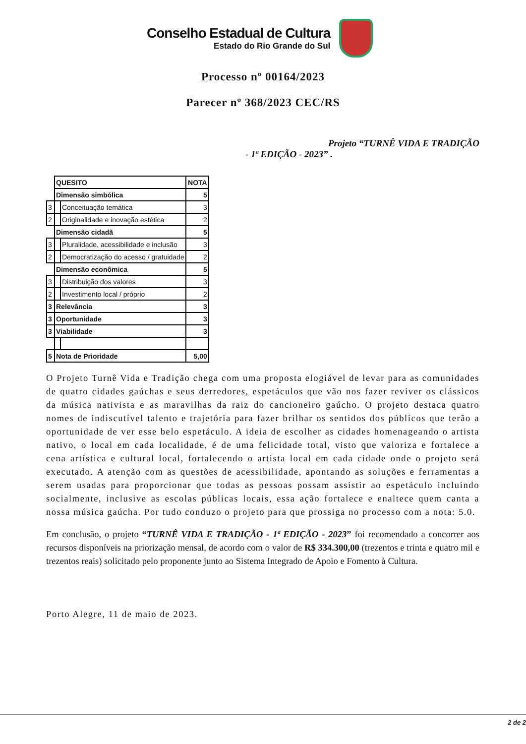Conselho Estadual de Cultura
Estado do Rio Grande do Sul
Processo nº 00164/2023
Parecer nº 368/2023 CEC/RS
Projeto “TURNÊ VIDA E TRADIÇÃO
- 1ª EDIÇÃO - 2023” .
| | QUESITO | | NOTA |
| | Dimensão simbólica | | 5 |
| 3 | | Conceituação temática | 3 |
| 2 | | Originalidade e inovação estética | 2 |
| | Dimensão cidadã | | 5 |
| 3 | | Pluralidade, acessibilidade e inclusão | 3 |
| 2 | | Democratização do acesso / gratuidade | 2 |
| | Dimensão econômica | | 5 |
| 3 | | Distribuição dos valores | 3 |
| 2 | | Investimento local / próprio | 2 |
| 3 | Relevância | | 3 |
| 3 | Oportunidade | | 3 |
| 3 | Viabilidade | | 3 |
| 5 | Nota de Prioridade | | 5,00 |
O Projeto Turnê Vida e Tradição chega com uma proposta elogiável de levar para as comunidades de quatro cidades gaúchas e seus derredores, espetáculos que vão nos fazer reviver os clássicos da música nativista e as maravilhas da raiz do cancioneiro gaúcho. O projeto destaca quatro nomes de indiscutível talento e trajetória para fazer brilhar os sentidos dos públicos que terão a oportunidade de ver esse belo espetáculo. A ideia de escolher as cidades homenageando o artista nativo, o local em cada localidade, é de uma felicidade total, visto que valoriza e fortalece a cena artística e cultural local, fortalecendo o artista local em cada cidade onde o projeto será executado. A atenção com as questões de acessibilidade, apontando as soluções e ferramentas a serem usadas para proporcionar que todas as pessoas possam assistir ao espetáculo incluindo socialmente, inclusive as escolas públicas locais, essa ação fortalece e enaltece quem canta a nossa música gaúcha. Por tudo conduzo o projeto para que prossiga no processo com a nota: 5.0.
Em conclusão, o projeto “TURNÊ VIDA E TRADIÇÃO - 1ª EDIÇÃO - 2023” foi recomendado a concorrer aos recursos disponíveis na priorização mensal, de acordo com o valor de R$ 334.300,00 (trezentos e trinta e quatro mil e trezentos reais) solicitado pelo proponente junto ao Sistema Integrado de Apoio e Fomento à Cultura.
Porto Alegre, 11 de maio de 2023.
2 de 2